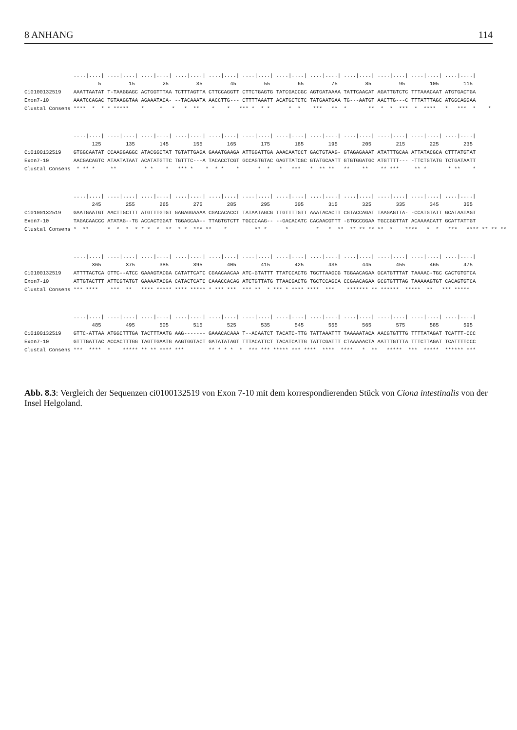8 ANHANG 114
....|....| ....|....| ....|....| ....|....| ....|....| ....|....| ....|....| ....|....| ....|....| ....|....| ....|....| ....|....| 5 15 25 35 45 55 65 75 85 95 105 115 Ci0100132519 AAATTAATAT T-TAAGGAGC ACTGGTTTAA TCTTTAGTTA CTTCCAGGTT CTTCTGAGTG TATCGACCGC AGTGATAAAA TATTCAACAT AGATTGTCTC TTTAAACAAT ATGTGACTGA Exon7-10 AAATCCAGAC TGTAAGGTAA AGAAATACA- --TACAAATA AACCTTG--- CTTTTAAATT ACATGCTCTC TATGAATGAA TG---AATGT AACTTG---C TTTATTTAGC ATGGCAGGAA Clustal Consens **** * * * ***** * * * * ** * * *** * * * * * *** ** * ** * * *** * **** * *** * *
....|....| ....|....| ....|....| ....|....| ....|....| ....|....| ....|....| ....|....| ....|....| ....|....| ....|....| ....|....| 125 135 145 155 165 175 185 195 205 215 225 235 Ci0100132519 GTGGCAATAT CCAAGGAGGC ATACGGCTAT TGTATTGAGA GAAATGAAGA ATTGGATTGA AAACAATCCT GACTGTAAG- GTAGAGAAAT ATATTTGCAA ATTATACGCA CTTTATGTAT Exon7-10 AACGACAGTC ATAATATAAT ACATATGTTC TGTTTC---A TACACCTCGT GCCAGTGTAC GAGTTATCGC GTATGCAATT GTGTGGATGC ATGTTTT--- -TTCTGTATG TCTGATAATT Clustal Consens * ** * ** * * * *** * * * * * * * * *** * ** ** ** ** ** *** ** * * ** *
....|....| ....|....| ....|....| ....|....| ....|....| ....|....| ....|....| ....|....| ....|....| ....|....| ....|....| ....|....| 245 255 265 275 285 295 305 315 325 335 345 355 Ci0100132519 GAATGAATGT AACTTGCTTT ATGTTTGTGT GAGAGGAAAA CGACACACCT TATAATAGCG TTGTTTTGTT AAATACACTT CGTACCAGAT TAAGAGTTA- -CCATGTATT GCATAATAGT Exon7-10 TAGACAACCC ATATAG--TG ACCACTGGAT TGGAGCAA-- TTAGTGTCTT TGCCCAAG-- --GACACATC CACAACGTTT -GTGCCGGAA TGCCGGTTAT ACAAAACATT GCATTATTGT Clustal Consens * ** * * * * * * * ** * * *** ** * ** * * * * ** ** ** ** ** * **** * * *** **** ** ** **
....|....| ....|....| ....|....| ....|....| ....|....| ....|....| ....|....| ....|....| ....|....| ....|....| ....|....| ....|....| 365 375 385 395 405 415 425 435 445 455 465 475 Ci0100132519 ATTTTACTCA GTTC--ATCC GAAAGTACGA CATATTCATC CGAACAACAA ATC-GTATTT TTATCCACTG TGCTTAAGCG TGGAACAGAA GCATGTTTAT TAAAAC-TGC CACTGTGTCA Exon7-10 ATTGTACTTT ATTCGTATGT GAAAATACGA CATACTCATC CAAACCACAG ATCTGTTATG TTAACGACTG TGCTCCAGCA CCGAACAGAA GCGTGTTTAG TAAAAAGTGT CACAGTGTCA Clustal Consens *** **** *** ** **** ***** **** ***** * *** *** *** ** * *** * **** **** *** ******* ** ****** ***** ** *** *****
....|....| ....|....| ....|....| ....|....| ....|....| ....|....| ....|....| ....|....| ....|....| ....|....| ....|....| ....|....| 485 495 505 515 525 535 545 555 565 575 585 595 Ci0100132519 GTTC-ATTAA ATGGCTTTGA TACTTTAATG AAG------- GAAACACAAA T--ACAATCT TACATC-TTG TATTAAATTT TAAAAATACA AACGTGTTTG TTTTATAGAT TCATTT-CCC Exon7-10 GTTTGATTAC ACCACTTTGG TAGTTGAATG AAGTGGTACT GATATATAGT TTTACATTCT TACATCATTG TATTCGATTT CTAAAAACTA AATTTGTTTA TTTCTTAGAT TCATTTTCCC Clustal Consens *** **** * ***** ** ** **** *** ** * * * * *** *** ***** *** **** **** **** * ** ***** *** ***** ****** ***
Abb. 8.3: Vergleich der Sequenzen ci0100132519 von Exon 7-10 mit dem korrespondierenden Stück von Ciona intestinalis von der Insel Helgoland.